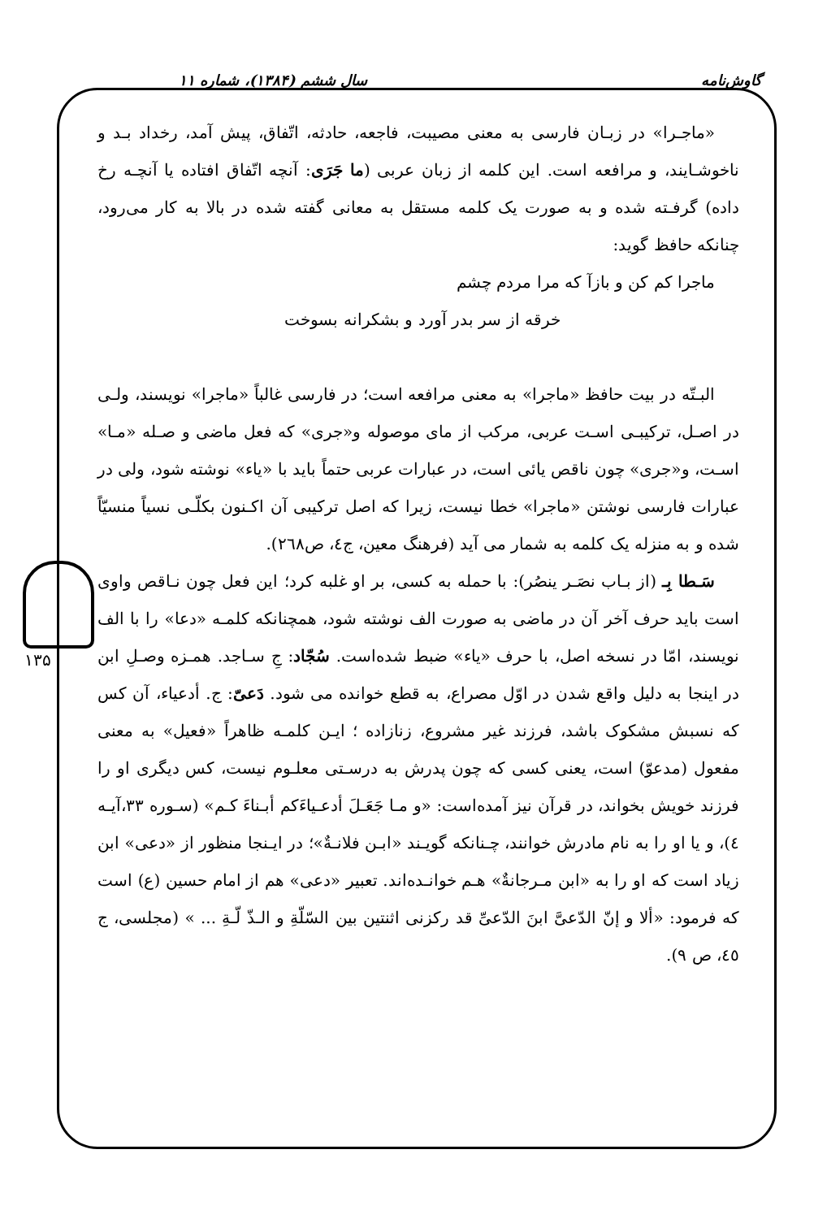گاوش‌نامه سال ششم (۱۳۸۴)، شماره ۱۱
۱۳۵
«ماجـرا» در زبـان فارسی به معنی مصیبت، فاجعه، حادثه، اتّفاق، پیش آمد، رخداد بـد و ناخوشـایند، و مرافعه است. این کلمه از زبان عربی (ما جَرَى: آنچه اتّفاق افتاده یا آنچـه رخ داده) گرفـته شده و به صورت یک کلمه مستقل به معانی گفته شده در بالا به کار می‌رود، چنانکه حافظ گوید:
ماجرا کم کن و بازآ که مرا مردم چشم
خرقه از سر بدر آورد و بشکرانه بسوخت
البـتّه در بیت حافظ «ماجرا» به معنی مرافعه است؛ در فارسی غالباً «ماجرا» نویسند، ولـی در اصـل، ترکیبـی اسـت عربی، مرکب از مای موصوله و«جری» که فعل ماضی و صـله «مـا» اسـت، و«جری» چون ناقص یائی است، در عبارات عربی حتماً باید با «یاء» نوشته شود، ولی در عبارات فارسی نوشتن «ماجرا» خطا نیست، زیرا که اصل ترکیبی آن اکـنون بکلّـی نسیاً منسیّاً شده و به منزله یک کلمه به شمار می آید (فرهنگ معین، ج٤، ص٢٦٨).
سَـطا بِـ (از بـاب نصَـر ینصُر): با حمله به کسی، بر او غلبه کرد؛ این فعل چون نـاقص واوی است باید حرف آخر آن در ماضی به صورت الف نوشته شود، همچنانکه کلمـه «دعا» را با الف نویسند، امّا در نسخه اصل، با حرف «یاء» ضبط شده‌است. سُجّاد: جِ سـاجد. همـزه وصـلِ ابن در اینجا به دلیل واقع شدن در اوّل مصراع، به قطع خوانده می شود. دَعیّ: ج. أدعیاء، آن کس که نسبش مشکوک باشد، فرزند غیر مشروع، زنازاده ؛ ایـن کلمـه ظاهراً «فعیل» به معنی مفعول (مدعوّ) است، یعنی کسی که چون پدرش به درسـتی معلـوم نیست، کس دیگری او را فرزند خویش بخواند، در قرآن نیز آمده‌است: «و مـا جَعَـلَ أدعـیاءَکم أبـناءَ کـم» (سـوره ٣٣،آیـه ٤)، و یا او را به نام مادرش خوانند، چـنانکه گویـند «ابـن فلانـةٌ»؛ در ایـنجا منظور از «دعی» ابن زیاد است که او را به «ابن مـرجانةٌ» هـم خوانـده‌اند. تعبیر «دعی» هم از امام حسین (ع) است که فرمود: «ألا و إنّ الدّعیَّ ابنَ الدّعیِّ قد رکزنی اثنتین بین السّلّةِ و الـذّ لّـةِ ... » (مجلسی، ج ٤٥، ص ٩).